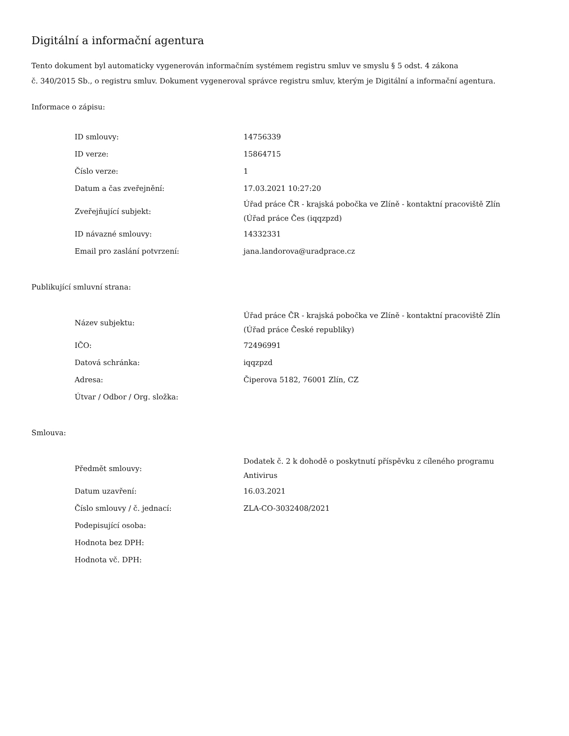Digitální a informační agentura
Tento dokument byl automaticky vygenerován informačním systémem registru smluv ve smyslu § 5 odst. 4 zákona
č. 340/2015 Sb., o registru smluv. Dokument vygeneroval správce registru smluv, kterým je Digitální a informační agentura.
Informace o zápisu:
| ID smlouvy: | 14756339 |
| ID verze: | 15864715 |
| Číslo verze: | 1 |
| Datum a čas zveřejnění: | 17.03.2021 10:27:20 |
| Zveřejňující subjekt: | Úřad práce ČR - krajská pobočka ve Zlíně - kontaktní pracoviště Zlín (Úřad práce Čes (iqqzpzd) |
| ID návazné smlouvy: | 14332331 |
| Email pro zaslání potvrzení: | jana.landorova@uradprace.cz |
Publikující smluvní strana:
| Název subjektu: | Úřad práce ČR - krajská pobočka ve Zlíně - kontaktní pracoviště Zlín (Úřad práce České republiky) |
| IČO: | 72496991 |
| Datová schránka: | iqqzpzd |
| Adresa: | Čiperova 5182, 76001 Zlín, CZ |
| Útvar / Odbor / Org. složka: | |
Smlouva:
| Předmět smlouvy: | Dodatek č. 2 k dohodě o poskytnutí příspěvku z cíleného programu Antivirus |
| Datum uzavření: | 16.03.2021 |
| Číslo smlouvy / č. jednací: | ZLA-CO-3032408/2021 |
| Podepisující osoba: | |
| Hodnota bez DPH: | |
| Hodnota vč. DPH: | |